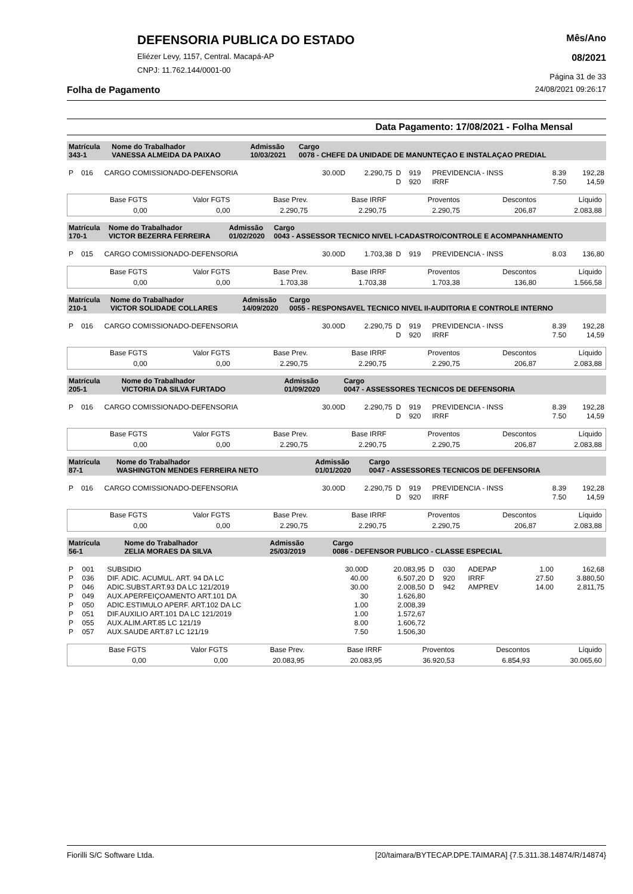DEFENSORIA PUBLICA DO ESTADO
Eliézer Levy, 1157, Central. Macapá-AP
CNPJ: 11.762.144/0001-00
Mês/Ano
08/2021
Página 31 de 33
Folha de Pagamento 24/08/2021 09:26:17
Data Pagamento: 17/08/2021 - Folha Mensal
| Matrícula 343-1 | Nome do Trabalhador VANESSA ALMEIDA DA PAIXAO | Admissão 10/03/2021 | Cargo 0078 - CHEFE DA UNIDADE DE MANUNTEÇAO E INSTALAÇAO PREDIAL |
| P | 016 | CARGO COMISSIONADO-DEFENSORIA | 30.00D | 2.290,75 | D | 919 | PREVIDENCIA - INSS | 8.39 | 192,28 |
| | | | | | D | 920 | IRRF | 7.50 | 14,59 |
| Base FGTS | Valor FGTS | Base Prev. | Base IRRF | Proventos | Descontos | Líquido |
| 0,00 | 0,00 | 2.290,75 | 2.290,75 | 2.290,75 | 206,87 | 2.083,88 |
| Matrícula 170-1 | Nome do Trabalhador VICTOR BEZERRA FERREIRA | Admissão 01/02/2020 | Cargo 0043 - ASSESSOR TECNICO NIVEL I-CADASTRO/CONTROLE E ACOMPANHAMENTO |
| P | 015 | CARGO COMISSIONADO-DEFENSORIA | 30.00D | 1.703,38 | D | 919 | PREVIDENCIA - INSS | 8.03 | 136,80 |
| Base FGTS | Valor FGTS | Base Prev. | Base IRRF | Proventos | Descontos | Líquido |
| 0,00 | 0,00 | 1.703,38 | 1.703,38 | 1.703,38 | 136,80 | 1.566,58 |
| Matrícula 210-1 | Nome do Trabalhador VICTOR SOLIDADE COLLARES | Admissão 14/09/2020 | Cargo 0055 - RESPONSAVEL TECNICO NIVEL II-AUDITORIA E CONTROLE INTERNO |
| P | 016 | CARGO COMISSIONADO-DEFENSORIA | 30.00D | 2.290,75 | D | 919 | PREVIDENCIA - INSS | 8.39 | 192,28 |
| | | | | | D | 920 | IRRF | 7.50 | 14,59 |
| Base FGTS | Valor FGTS | Base Prev. | Base IRRF | Proventos | Descontos | Líquido |
| 0,00 | 0,00 | 2.290,75 | 2.290,75 | 2.290,75 | 206,87 | 2.083,88 |
| Matrícula 205-1 | Nome do Trabalhador VICTORIA DA SILVA FURTADO | Admissão 01/09/2020 | Cargo 0047 - ASSESSORES TECNICOS DE DEFENSORIA |
| P | 016 | CARGO COMISSIONADO-DEFENSORIA | 30.00D | 2.290,75 | D | 919 | PREVIDENCIA - INSS | 8.39 | 192,28 |
| | | | | | D | 920 | IRRF | 7.50 | 14,59 |
| Base FGTS | Valor FGTS | Base Prev. | Base IRRF | Proventos | Descontos | Líquido |
| 0,00 | 0,00 | 2.290,75 | 2.290,75 | 2.290,75 | 206,87 | 2.083,88 |
| Matrícula 87-1 | Nome do Trabalhador WASHINGTON MENDES FERREIRA NETO | Admissão 01/01/2020 | Cargo 0047 - ASSESSORES TECNICOS DE DEFENSORIA |
| P | 016 | CARGO COMISSIONADO-DEFENSORIA | 30.00D | 2.290,75 | D | 919 | PREVIDENCIA - INSS | 8.39 | 192,28 |
| | | | | | D | 920 | IRRF | 7.50 | 14,59 |
| Base FGTS | Valor FGTS | Base Prev. | Base IRRF | Proventos | Descontos | Líquido |
| 0,00 | 0,00 | 2.290,75 | 2.290,75 | 2.290,75 | 206,87 | 2.083,88 |
| Matrícula 56-1 | Nome do Trabalhador ZELIA MORAES DA SILVA | Admissão 25/03/2019 | Cargo 0086 - DEFENSOR PUBLICO - CLASSE ESPECIAL |
| P | 001 | SUBSIDIO | 30.00D | 20.083,95 | D | 030 | ADEPAP | 1.00 | 162,68 |
| P | 036 | DIF. ADIC. ACUMUL. ART. 94 DA LC | 40.00 | 6.507,20 | D | 920 | IRRF | 27.50 | 3.880,50 |
| P | 046 | ADIC.SUBST.ART.93 DA LC 121/2019 | 30.00 | 2.008,50 | D | 942 | AMPREV | 14.00 | 2.811,75 |
| P | 049 | AUX.APERFEIÇOAMENTO ART.101 DA | 30 | 1.626,80 | | | | | |
| P | 050 | ADIC.ESTIMULO APERF. ART.102 DA LC | 1.00 | 2.008,39 | | | | | |
| P | 051 | DIF.AUXILIO ART.101 DA LC 121/2019 | 1.00 | 1.572,67 | | | | | |
| P | 055 | AUX.ALIM.ART.85 LC 121/19 | 8.00 | 1.606,72 | | | | | |
| P | 057 | AUX.SAUDE ART.87 LC 121/19 | 7.50 | 1.506,30 | | | | | |
| Base FGTS | Valor FGTS | Base Prev. | Base IRRF | Proventos | Descontos | Líquido |
| 0,00 | 0,00 | 20.083,95 | 20.083,95 | 36.920,53 | 6.854,93 | 30.065,60 |
Fiorilli S/C Software Ltda. [20/taimara/BYTECAP.DPE.TAIMARA] {7.5.311.38.14874/R/14874}